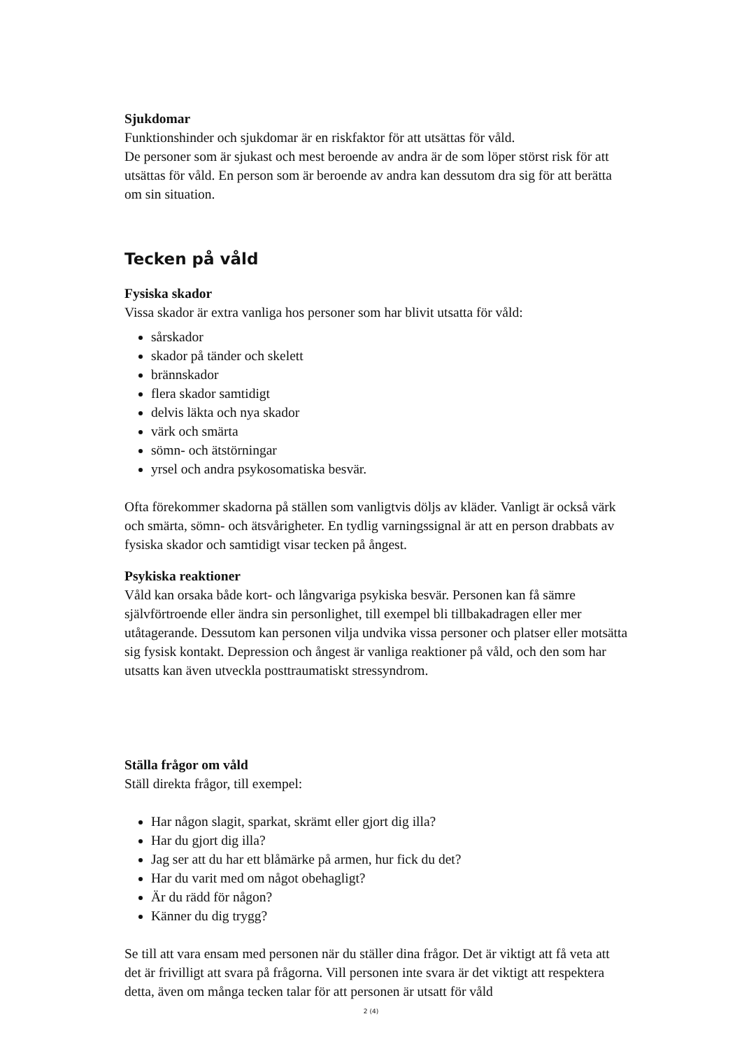Sjukdomar
Funktionshinder och sjukdomar är en riskfaktor för att utsättas för våld.
De personer som är sjukast och mest beroende av andra är de som löper störst risk för att utsättas för våld. En person som är beroende av andra kan dessutom dra sig för att berätta om sin situation.
Tecken på våld
Fysiska skador
Vissa skador är extra vanliga hos personer som har blivit utsatta för våld:
sårskador
skador på tänder och skelett
brännskador
flera skador samtidigt
delvis läkta och nya skador
värk och smärta
sömn- och ätstörningar
yrsel och andra psykosomatiska besvär.
Ofta förekommer skadorna på ställen som vanligtvis döljs av kläder. Vanligt är också värk och smärta, sömn- och ätsvårigheter. En tydlig varningssignal är att en person drabbats av fysiska skador och samtidigt visar tecken på ångest.
Psykiska reaktioner
Våld kan orsaka både kort- och långvariga psykiska besvär. Personen kan få sämre självförtroende eller ändra sin personlighet, till exempel bli tillbakadragen eller mer utåtagerande. Dessutom kan personen vilja undvika vissa personer och platser eller motsätta sig fysisk kontakt. Depression och ångest är vanliga reaktioner på våld, och den som har utsatts kan även utveckla posttraumatiskt stressyndrom.
Ställa frågor om våld
Ställ direkta frågor, till exempel:
Har någon slagit, sparkat, skrämt eller gjort dig illa?
Har du gjort dig illa?
Jag ser att du har ett blåmärke på armen, hur fick du det?
Har du varit med om något obehagligt?
Är du rädd för någon?
Känner du dig trygg?
Se till att vara ensam med personen när du ställer dina frågor. Det är viktigt att få veta att det är frivilligt att svara på frågorna. Vill personen inte svara är det viktigt att respektera detta, även om många tecken talar för att personen är utsatt för våld
2 (4)